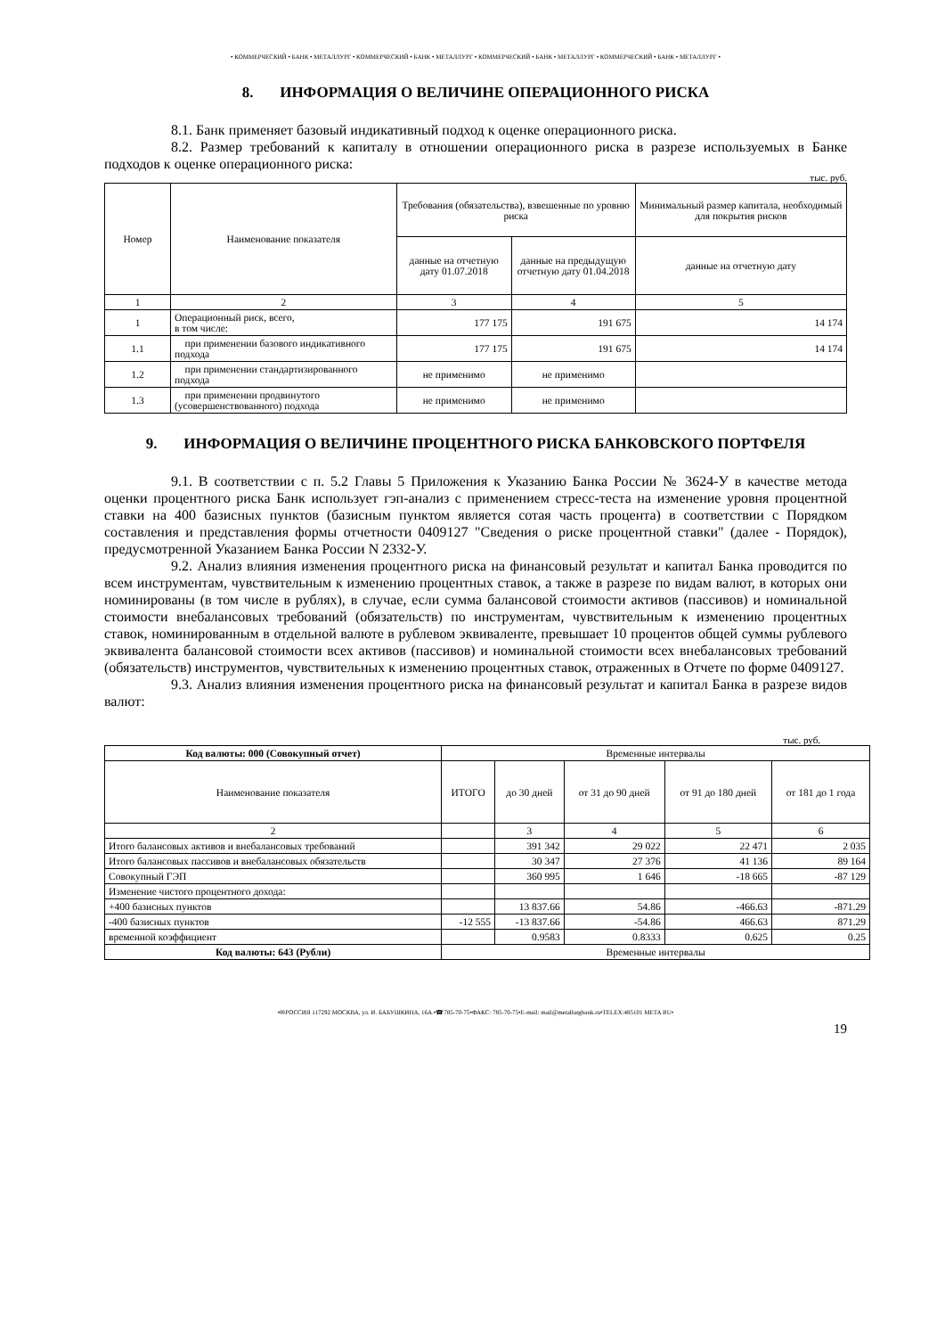• КОММЕРЧЕСКИЙ • БАНК • МЕТАЛЛУРГ • КОММЕРЧЕСКИЙ • БАНК • МЕТАЛЛУРГ • КОММЕРЧЕСКИЙ • БАНК • МЕТАЛЛУРГ • КОММЕРЧЕСКИЙ • БАНК • МЕТАЛЛУРГ •
8. ИНФОРМАЦИЯ О ВЕЛИЧИНЕ ОПЕРАЦИОННОГО РИСКА
8.1. Банк применяет базовый индикативный подход к оценке операционного риска.
8.2. Размер требований к капиталу в отношении операционного риска в разрезе используемых в Банке подходов к оценке операционного риска:
тыс. руб.
| Номер | Наименование показателя | Требования (обязательства), взвешенные по уровню риска | | Минимальный размер капитала, необходимый для покрытия рисков |
| --- | --- | --- | --- | --- |
| | | данные на отчетную дату 01.07.2018 | данные на предыдущую отчетную дату 01.04.2018 | данные на отчетную дату |
| 1 | 2 | 3 | 4 | 5 |
| 1 | Операционный риск, всего, в том числе: | 177 175 | 191 675 | 14 174 |
| 1.1 | при применении базового индикативного подхода | 177 175 | 191 675 | 14 174 |
| 1.2 | при применении стандартизированного подхода | не применимо | не применимо | |
| 1.3 | при применении продвинутого (усовершенствованного) подхода | не применимо | не применимо | |
9. ИНФОРМАЦИЯ О ВЕЛИЧИНЕ ПРОЦЕНТНОГО РИСКА БАНКОВСКОГО ПОРТФЕЛЯ
9.1. В соответствии с п. 5.2 Главы 5 Приложения к Указанию Банка России № 3624-У в качестве метода оценки процентного риска Банк использует гэп-анализ с применением стресс-теста на изменение уровня процентной ставки на 400 базисных пунктов (базисным пунктом является сотая часть процента) в соответствии с Порядком составления и представления формы отчетности 0409127 "Сведения о риске процентной ставки" (далее - Порядок), предусмотренной Указанием Банка России N 2332-У.
9.2. Анализ влияния изменения процентного риска на финансовый результат и капитал Банка проводится по всем инструментам, чувствительным к изменению процентных ставок, а также в разрезе по видам валют, в которых они номинированы (в том числе в рублях), в случае, если сумма балансовой стоимости активов (пассивов) и номинальной стоимости внебалансовых требований (обязательств) по инструментам, чувствительным к изменению процентных ставок, номинированным в отдельной валюте в рублевом эквиваленте, превышает 10 процентов общей суммы рублевого эквивалента балансовой стоимости всех активов (пассивов) и номинальной стоимости всех внебалансовых требований (обязательств) инструментов, чувствительных к изменению процентных ставок, отраженных в Отчете по форме 0409127.
9.3. Анализ влияния изменения процентного риска на финансовый результат и капитал Банка в разрезе видов валют:
тыс. руб.
| Код валюты: 000 (Совокупный отчет) | Временные интервалы | | | | |
| --- | --- | --- | --- | --- | --- |
| Наименование показателя | ИТОГО | до 30 дней | от 31 до 90 дней | от 91 до 180 дней | от 181 до 1 года |
| 2 | | 3 | 4 | 5 | 6 |
| Итого балансовых активов и внебалансовых требований | | 391 342 | 29 022 | 22 471 | 2 035 |
| Итого балансовых пассивов и внебалансовых обязательств | | 30 347 | 27 376 | 41 136 | 89 164 |
| Совокупный ГЭП | | 360 995 | 1 646 | -18 665 | -87 129 |
| Изменение чистого процентного дохода: | | | | | |
| +400 базисных пунктов | | 13 837.66 | 54.86 | -466.63 | -871.29 |
| -400 базисных пунктов | -12 555 | -13 837.66 | -54.86 | 466.63 | 871.29 |
| временной коэффициент | | 0.9583 | 0.8333 | 0.625 | 0.25 |
| Код валюты: 643 (Рубли) | Временные интервалы | | | | |
•✉РОССИЯ 117292 МОСКВА, ул. И. БАБУШКИНА, 16А.•☎785-70-75•ФАКС: 785-70-75•E-mail: mail@metallurgbank.ru•TELEX:485101 META RU•
19